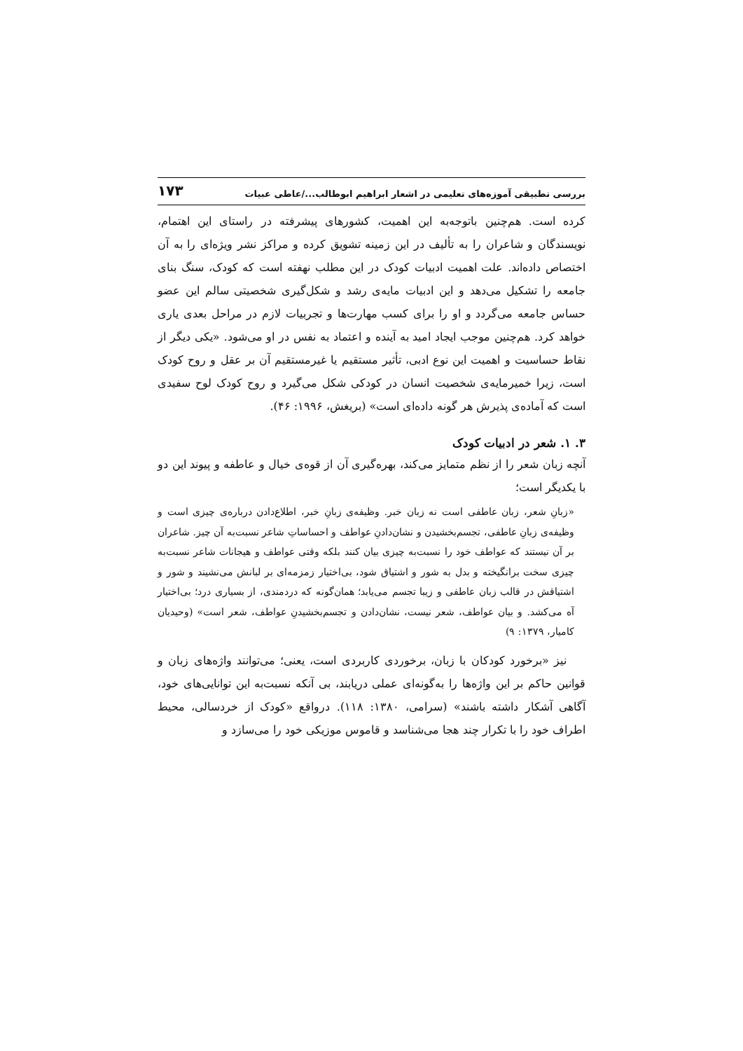بررسی تطبیقی آموزه‌های تعلیمی در اشعار ابراهیم ابوطالب.../عاطی عبیات ۱۷۳
کرده است. هم‌چنین باتوجه‌به این اهمیت، کشورهای پیشرفته در راستای این اهتمام، نویسندگان و شاعران را به تألیف در این زمینه تشویق کرده و مراکز نشر ویژه‌ای را به آن اختصاص داده‌اند. علت اهمیت ادبیات کودک در این مطلب نهفته است که کودک، سنگ بنای جامعه را تشکیل می‌دهد و این ادبیات مایه‌ی رشد و شکل‌گیری شخصیتی سالم این عضو حساس جامعه می‌گردد و او را برای کسب مهارت‌ها و تجربیات لازم در مراحل بعدی یاری خواهد کرد. هم‌چنین موجب ایجاد امید به آینده و اعتماد به نفس در او می‌شود. «یکی دیگر از نقاط حساسیت و اهمیت این نوع ادبی، تأثیر مستقیم یا غیرمستقیم آن بر عقل و روح کودک است، زیرا خمیرمایه‌ی شخصیت انسان در کودکی شکل می‌گیرد و روح کودک لوح سفیدی است که آماده‌ی پذیرش هر گونه داده‌ای است» (بریغش، ۱۹۹۶: ۴۶).
۳. ۱. شعر در ادبیات کودک
آنچه زبان شعر را از نظم متمایز می‌کند، بهره‌گیری آن از قوه‌ی خیال و عاطفه و پیوند این دو با یکدیگر است؛
«زبانِ شعر، زبان عاطفی است نه زبان خبر. وظیفه‌ی زبانِ خبر، اطلاع‌دادن درباره‌ی چیزی است و وظیفه‌ی زبانِ عاطفی، تجسم‌بخشیدن و نشان‌دادنِ عواطف و احساساتِ شاعر نسبت‌به آن چیز. شاعران بر آن نیستند که عواطف خود را نسبت‌به چیزی بیان کنند بلکه وقتی عواطف و هیجانات شاعر نسبت‌به چیزی سخت برانگیخته و بدل به شور و اشتیاق شود، بی‌اختیار زمزمه‌ای بر لبانش می‌نشیند و شور و اشتیاقش در قالب زبان عاطفی و زیبا تجسم می‌یابد؛ همان‌گونه که دردمندی، از بسیاری درد؛ بی‌اختیار آه می‌کشد. و بیان عواطف، شعر نیست، نشان‌دادن و تجسم‌بخشیدنِ عواطف، شعر است» (وحیدیان کامیار، ۱۳۷۹: ۹)
نیز «برخورد کودکان با زبان، برخوردی کاربردی است، یعنی؛ می‌توانند واژه‌های زبان و قوانین حاکم بر این واژه‌ها را به‌گونه‌ای عملی دریابند، بی آنکه نسبت‌به این توانایی‌های خود، آگاهی آشکار داشته باشند» (سرامی، ۱۳۸۰: ۱۱۸). درواقع «کودک از خردسالی، محیط اطراف خود را با تکرار چند هجا می‌شناسد و قاموس موزیکی خود را می‌سازد و